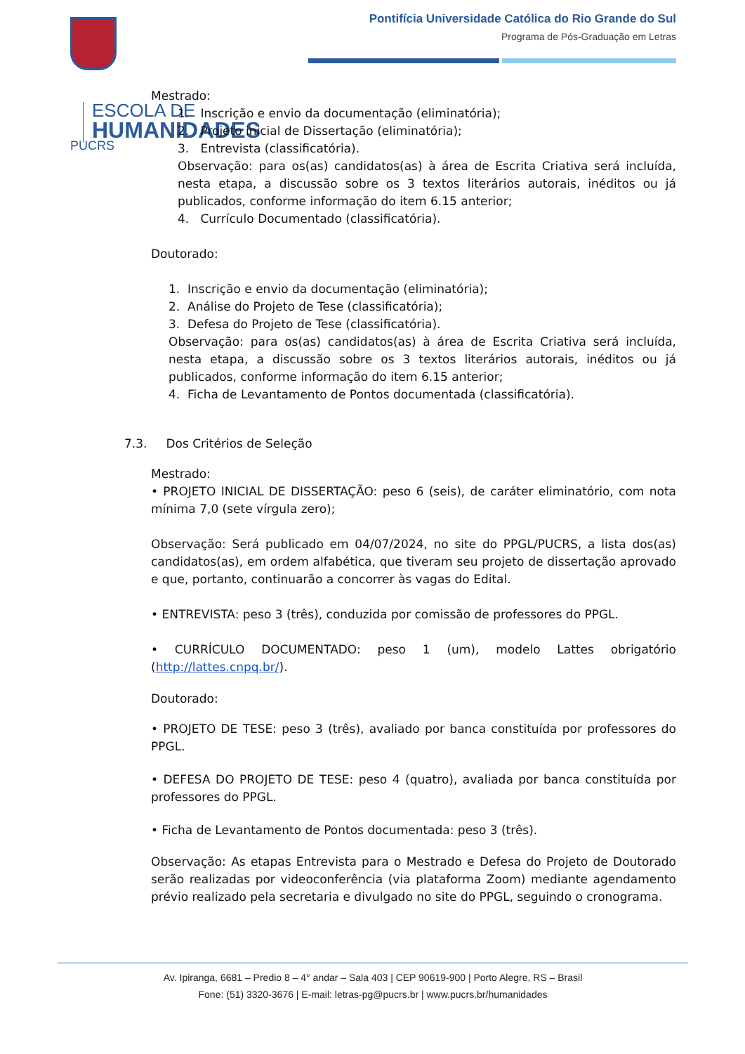ESCOLA DE
HUMANIDADES
PUCRS
Pontifícia Universidade Católica do Rio Grande do Sul
Programa de Pós-Graduação em Letras
Mestrado:
1. Inscrição e envio da documentação (eliminatória);
2. Projeto inicial de Dissertação (eliminatória);
3. Entrevista (classificatória).
Observação: para os(as) candidatos(as) à área de Escrita Criativa será incluída, nesta etapa, a discussão sobre os 3 textos literários autorais, inéditos ou já publicados, conforme informação do item 6.15 anterior;
4. Currículo Documentado (classificatória).
Doutorado:
1. Inscrição e envio da documentação (eliminatória);
2. Análise do Projeto de Tese (classificatória);
3. Defesa do Projeto de Tese (classificatória).
Observação: para os(as) candidatos(as) à área de Escrita Criativa será incluída, nesta etapa, a discussão sobre os 3 textos literários autorais, inéditos ou já publicados, conforme informação do item 6.15 anterior;
4. Ficha de Levantamento de Pontos documentada (classificatória).
7.3. Dos Critérios de Seleção
Mestrado:
• PROJETO INICIAL DE DISSERTAÇÃO: peso 6 (seis), de caráter eliminatório, com nota mínima 7,0 (sete vírgula zero);
Observação: Será publicado em 04/07/2024, no site do PPGL/PUCRS, a lista dos(as) candidatos(as), em ordem alfabética, que tiveram seu projeto de dissertação aprovado e que, portanto, continuarão a concorrer às vagas do Edital.
• ENTREVISTA: peso 3 (três), conduzida por comissão de professores do PPGL.
• CURRÍCULO DOCUMENTADO: peso 1 (um), modelo Lattes obrigatório (http://lattes.cnpq.br/).
Doutorado:
• PROJETO DE TESE: peso 3 (três), avaliado por banca constituída por professores do PPGL.
• DEFESA DO PROJETO DE TESE: peso 4 (quatro), avaliada por banca constituída por professores do PPGL.
• Ficha de Levantamento de Pontos documentada: peso 3 (três).
Observação: As etapas Entrevista para o Mestrado e Defesa do Projeto de Doutorado serão realizadas por videoconferência (via plataforma Zoom) mediante agendamento prévio realizado pela secretaria e divulgado no site do PPGL, seguindo o cronograma.
Av. Ipiranga, 6681 – Predio 8 – 4° andar – Sala 403 | CEP 90619-900 | Porto Alegre, RS – Brasil
Fone: (51) 3320-3676 | E-mail: letras-pg@pucrs.br | www.pucrs.br/humanidades